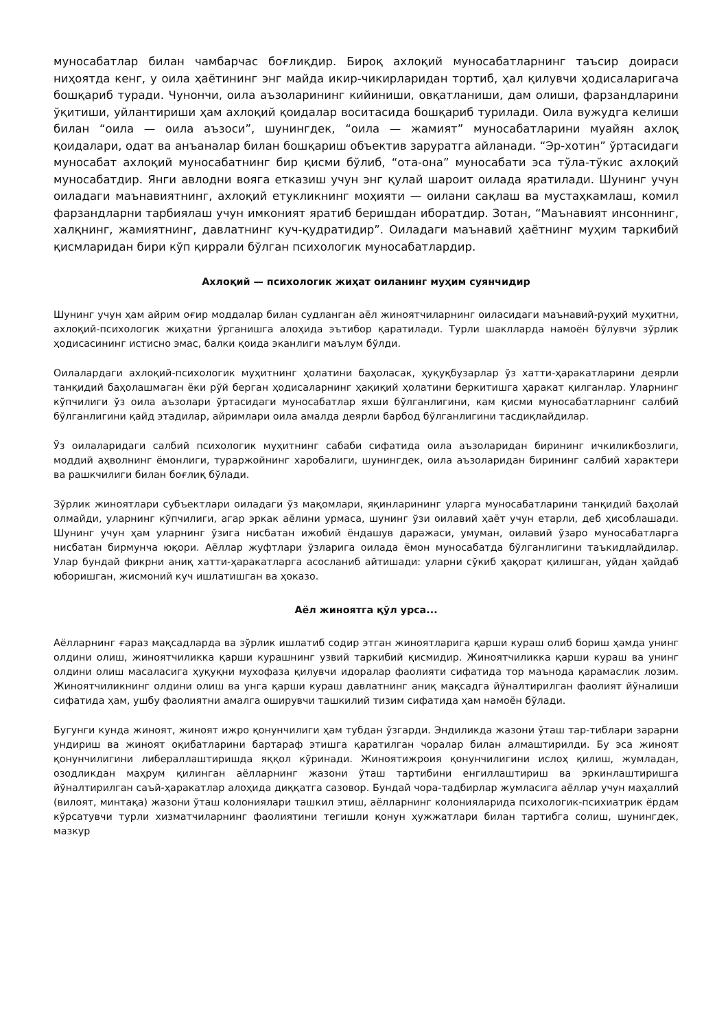муносабатлар билан чамбарчас боғлиқдир. Бироқ ахлоқий муносабатларнинг таъсир доираси ниҳоятда кенг, у оила ҳаётининг энг майда икир-чикирларидан тортиб, ҳал қилувчи ҳодисаларигача бошқариб туради. Чунончи, оила аъзоларининг кийиниши, овқатланиши, дам олиши, фарзандларини ўқитиши, уйлантириши ҳам ахлоқий қоидалар воситасида бошқариб турилади. Оила вужудга келиши билан “оила — оила аъзоси”, шунингдек, “оила — жамият” муносабатларини муайян ахлоқ қоидалари, одат ва анъаналар билан бошқариш объектив заруратга айланади. “Эр-хотин” ўртасидаги муносабат ахлоқий муносабатнинг бир қисми бўлиб, “ота-она” муносабати эса тўла-тўкис ахлоқий муносабатдир. Янги авлодни вояга етказиш учун энг қулай шароит оилада яратилади. Шунинг учун оиладаги маънавиятнинг, ахлоқий етукликнинг моҳияти — оилани сақлаш ва мустаҳкамлаш, комил фарзандларни тарбиялаш учун имконият яратиб беришдан иборатдир. Зотан, “Маънавият инсоннинг, халқнинг, жамиятнинг, давлатнинг куч-қудратидир”. Оиладаги маънавий ҳаётнинг муҳим таркибий қисмларидан бири кўп қиррали бўлган психологик муносабатлардир.
Ахлоқий — психологик жиҳат оиланинг муҳим суянчидир
Шунинг учун ҳам айрим оғир моддалар билан судланган аёл жиноятчиларнинг оиласидаги маънавий-руҳий муҳитни, ахлоқий-психологик жиҳатни ўрганишга алоҳида эътибор қаратилади. Турли шаклларда намоён бўлувчи зўрлик ҳодисасининг истисно эмас, балки қоида эканлиги маълум бўлди.
Оилалардаги ахлоқий-психологик муҳитнинг ҳолатини баҳоласак, ҳуқуқбузарлар ўз хатти-ҳаракатларини деярли танқидий баҳолашмаган ёки рўй берган ҳодисаларнинг ҳақиқий ҳолатини беркитишга ҳаракат қилганлар. Уларнинг кўпчилиги ўз оила аъзолари ўртасидаги муносабатлар яхши бўлганлигини, кам қисми муносабатларнинг салбий бўлганлигини қайд этадилар, айримлари оила амалда деярли барбод бўлганлигини тасдиқлайдилар.
Ўз оилаларидаги салбий психологик муҳитнинг сабаби сифатида оила аъзоларидан бирининг ичкиликбозлиги, моддий аҳволнинг ёмонлиги, тураржойнинг харобалиги, шунингдек, оила аъзоларидан бирининг салбий характери ва рашкчилиги билан боғлиқ бўлади.
Зўрлик жиноятлари субъектлари оиладаги ўз мақомлари, яқинларининг уларга муносабатларини танқидий баҳолай олмайди, уларнинг кўпчилиги, агар эркак аёлини урмаса, шунинг ўзи оилавий ҳаёт учун етарли, деб ҳисоблашади. Шунинг учун ҳам уларнинг ўзига нисбатан ижобий ёндашув даражаси, умуман, оилавий ўзаро муносабатларга нисбатан бирмунча юқори. Аёллар жуфтлари ўзларига оилада ёмон муносабатда бўлганлигини таъкидлайдилар. Улар бундай фикрни аниқ хатти-ҳаракатларга асосланиб айтишади: уларни сўкиб ҳақорат қилишган, уйдан ҳайдаб юборишган, жисмоний куч ишлатишган ва ҳоказо.
Аёл жиноятга қўл урса...
Аёлларнинг ғараз мақсадларда ва зўрлик ишлатиб содир этган жиноятларига қарши кураш олиб бориш ҳамда унинг олдини олиш, жиноятчиликка қарши курашнинг узвий таркибий қисмидир. Жиноятчиликка қарши кураш ва унинг олдини олиш масаласига ҳуқуқни мухофаза қилувчи идоралар фаолияти сифатида тор маънода қарамаслик лозим. Жиноятчиликнинг олдини олиш ва унга қарши кураш давлатнинг аниқ мақсадга йўналтирилган фаолият йўналиши сифатида ҳам, ушбу фаолиятни амалга оширувчи ташкилий тизим сифатида ҳам намоён бўлади.
Бугунги кунда жиноят, жиноят ижро қонунчилиги ҳам тубдан ўзгарди. Эндиликда жазони ўташ тар-тиблари зарарни ундириш ва жиноят оқибатларини бартараф этишга қаратилган чоралар билан алмаштирилди. Бу эса жиноят қонунчилигини либераллаштиришда яққол кўринади. Жиноятижроия қонунчилигини ислоҳ қилиш, жумладан, озодликдан маҳрум қилинган аёлларнинг жазони ўташ тартибини енгиллаштириш ва эркинлаштиришга йўналтирилган саъй-ҳаракатлар алоҳида диққатга сазовор. Бундай чора-тадбирлар жумласига аёллар учун маҳаллий (вилоят, минтақа) жазони ўташ колониялари ташкил этиш, аёлларнинг колонияларида психологик-психиатрик ёрдам кўрсатувчи турли хизматчиларнинг фаолиятини тегишли қонун ҳужжатлари билан тартибга солиш, шунингдек, мазкур